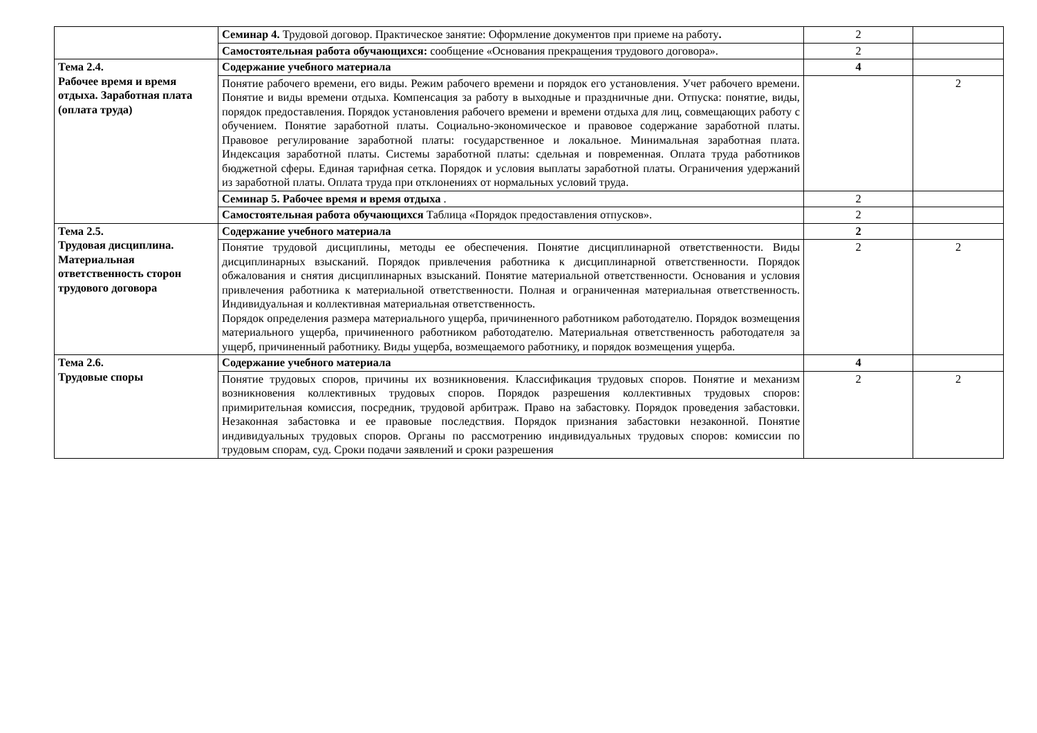| | Семинар 4. Трудовой договор. Практическое занятие: Оформление документов при приеме на работу . | 2 | |
| | Самостоятельная работа обучающихся: сообщение «Основания прекращения трудового договора». | 2 | |
| Тема 2.4. Рабочее время и время отдыха. Заработная плата (оплата труда) | Содержание учебного материала | 4 | |
| | Понятие рабочего времени, его виды. Режим рабочего времени и порядок его установления. Учет рабочего времени. Понятие и виды времени отдыха. Компенсация за работу в выходные и праздничные дни. Отпуска: понятие, виды, порядок предоставления. Порядок установления рабочего времени и времени отдыха для лиц, совмещающих работу с обучением. Понятие заработной платы. Социально-экономическое и правовое содержание заработной платы. Правовое регулирование заработной платы: государственное и локальное. Минимальная заработная плата. Индексация заработной платы. Системы заработной платы: сдельная и повременная. Оплата труда работников бюджетной сферы. Единая тарифная сетка. Порядок и условия выплаты заработной платы. Ограничения удержаний из заработной платы. Оплата труда при отклонениях от нормальных условий труда. | | 2 |
| | Семинар 5. Рабочее время и время отдыха . | 2 | |
| | Самостоятельная работа обучающихся Таблица «Порядок предоставления отпусков». | 2 | |
| Тема 2.5. Трудовая дисциплина. Материальная ответственность сторон трудового договора | Содержание учебного материала | 2 | |
| | Понятие трудовой дисциплины, методы ее обеспечения. Понятие дисциплинарной ответственности. Виды дисциплинарных взысканий. Порядок привлечения работника к дисциплинарной ответственности. Порядок обжалования и снятия дисциплинарных взысканий. Понятие материальной ответственности. Основания и условия привлечения работника к материальной ответственности. Полная и ограниченная материальная ответственность. Индивидуальная и коллективная материальная ответственность. Порядок определения размера материального ущерба, причиненного работником работодателю. Порядок возмещения материального ущерба, причиненного работником работодателю. Материальная ответственность работодателя за ущерб, причиненный работнику. Виды ущерба, возмещаемого работнику, и порядок возмещения ущерба. | 2 | 2 |
| Тема 2.6. Трудовые споры | Содержание учебного материала | 4 | |
| | Понятие трудовых споров, причины их возникновения. Классификация трудовых споров. Понятие и механизм возникновения коллективных трудовых споров. Порядок разрешения коллективных трудовых споров: примирительная комиссия, посредник, трудовой арбитраж. Право на забастовку. Порядок проведения забастовки. Незаконная забастовка и ее правовые последствия. Порядок признания забастовки незаконной. Понятие индивидуальных трудовых споров. Органы по рассмотрению индивидуальных трудовых споров: комиссии по трудовым спорам, суд. Сроки подачи заявлений и сроки разрешения | 2 | 2 |